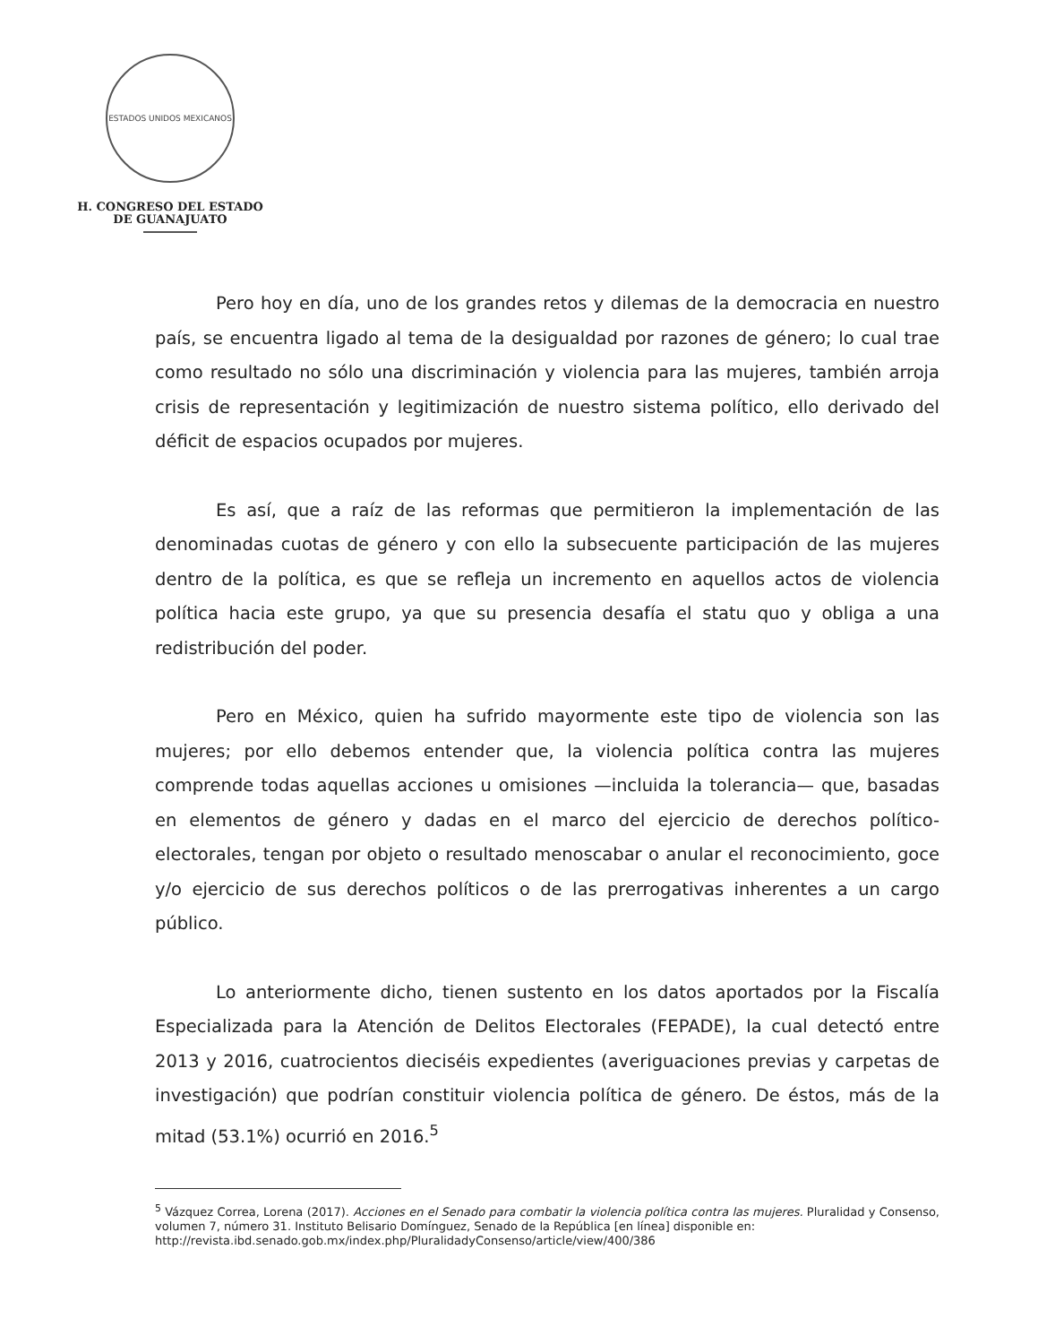ESTADOS UNIDOS MEXICANOS
H. CONGRESO DEL ESTADO
DE GUANAJUATO
Pero hoy en día, uno de los grandes retos y dilemas de la democracia en nuestro país, se encuentra ligado al tema de la desigualdad por razones de género; lo cual trae como resultado no sólo una discriminación y violencia para las mujeres, también arroja crisis de representación y legitimización de nuestro sistema político, ello derivado del déficit de espacios ocupados por mujeres.
Es así, que a raíz de las reformas que permitieron la implementación de las denominadas cuotas de género y con ello la subsecuente participación de las mujeres dentro de la política, es que se refleja un incremento en aquellos actos de violencia política hacia este grupo, ya que su presencia desafía el statu quo y obliga a una redistribución del poder.
Pero en México, quien ha sufrido mayormente este tipo de violencia son las mujeres; por ello debemos entender que, la violencia política contra las mujeres comprende todas aquellas acciones u omisiones —incluida la tolerancia— que, basadas en elementos de género y dadas en el marco del ejercicio de derechos político-electorales, tengan por objeto o resultado menoscabar o anular el reconocimiento, goce y/o ejercicio de sus derechos políticos o de las prerrogativas inherentes a un cargo público.
Lo anteriormente dicho, tienen sustento en los datos aportados por la Fiscalía Especializada para la Atención de Delitos Electorales (FEPADE), la cual detectó entre 2013 y 2016, cuatrocientos dieciséis expedientes (averiguaciones previas y carpetas de investigación) que podrían constituir violencia política de género. De éstos, más de la mitad (53.1%) ocurrió en 2016.<sup>5</sup>
<sup>5</sup> Vázquez Correa, Lorena (2017). Acciones en el Senado para combatir la violencia política contra las mujeres. Pluralidad y Consenso, volumen 7, número 31. Instituto Belisario Domínguez, Senado de la República [en línea] disponible en:
http://revista.ibd.senado.gob.mx/index.php/PluralidadyConsenso/article/view/400/386